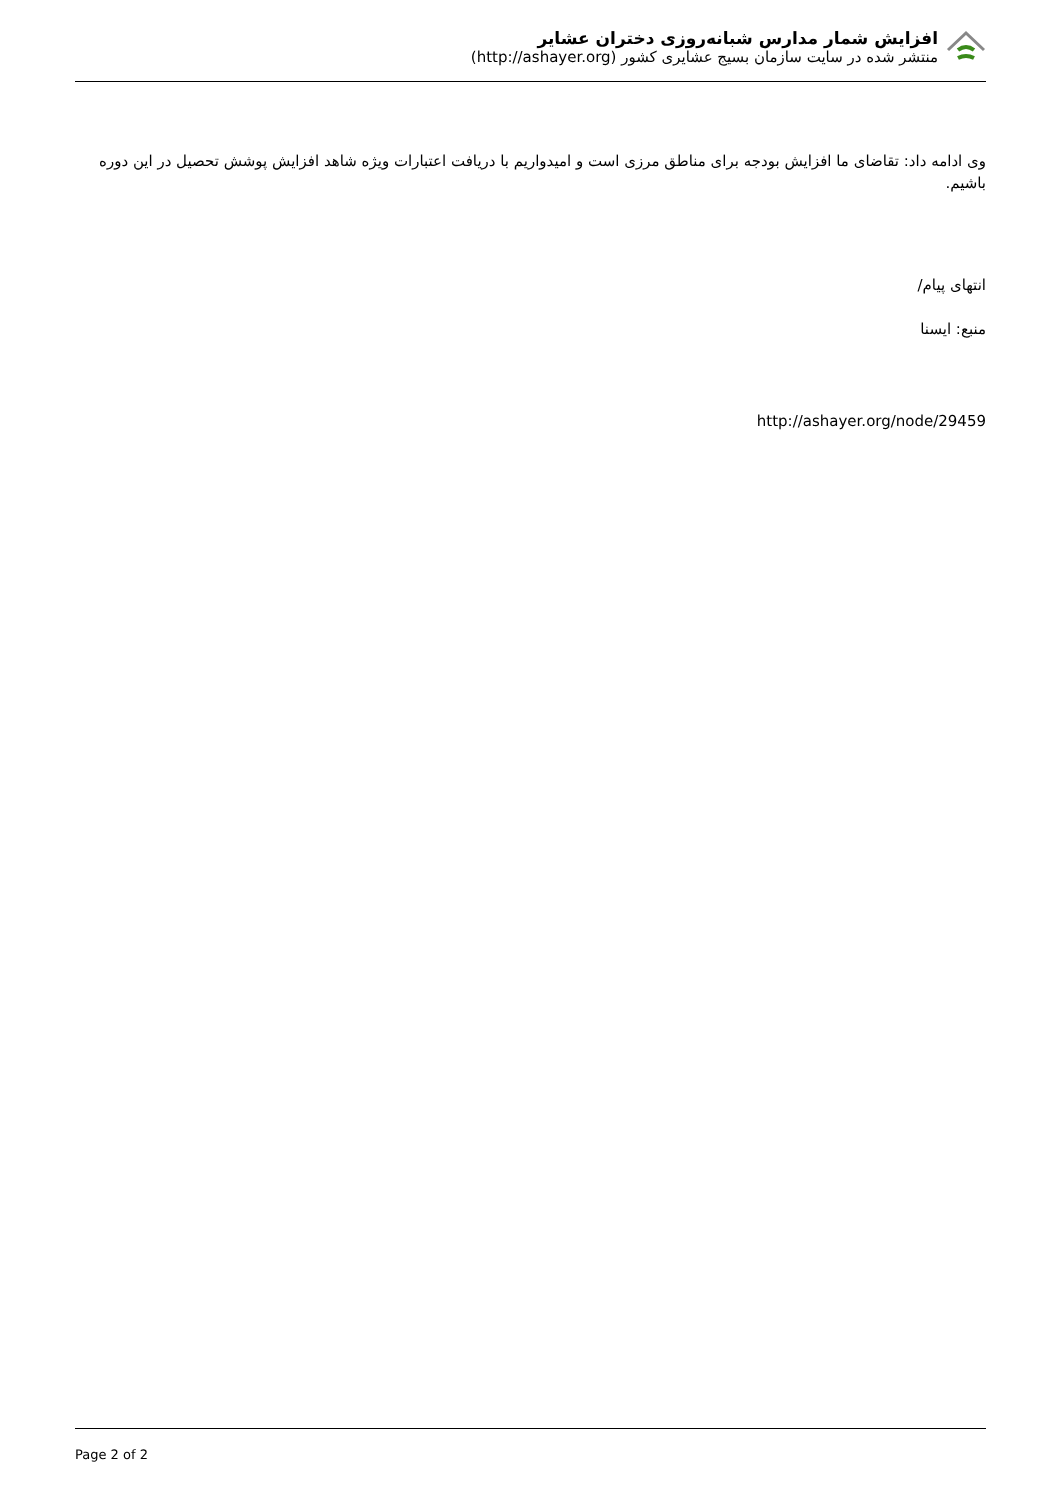افزایش شمار مدارس شبانه‌روزی دختران عشایر
منتشر شده در سایت سازمان بسیج عشایری کشور (http://ashayer.org)
وی ادامه داد: تقاضای ما افزایش بودجه برای مناطق مرزی است و امیدواریم با دریافت اعتبارات ویژه شاهد افزایش پوشش تحصیل در این دوره باشیم.
انتهای پیام/
منبع: ایسنا
http://ashayer.org/node/29459
Page 2 of 2